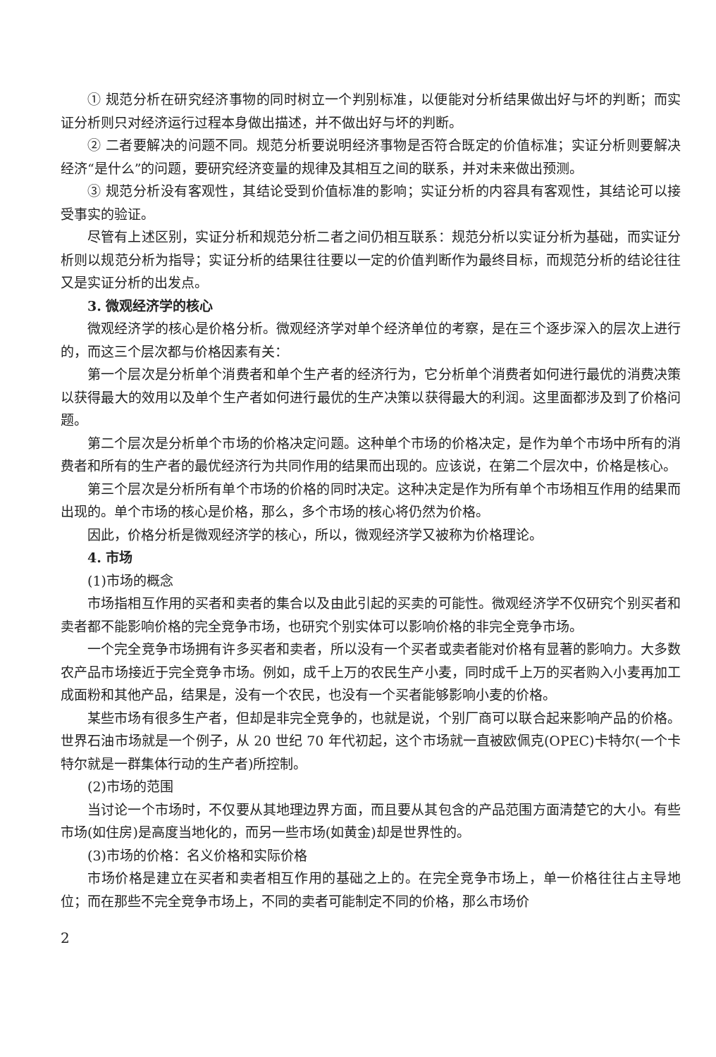① 规范分析在研究经济事物的同时树立一个判别标准，以便能对分析结果做出好与坏的判断；而实证分析则只对经济运行过程本身做出描述，并不做出好与坏的判断。
② 二者要解决的问题不同。规范分析要说明经济事物是否符合既定的价值标准；实证分析则要解决经济“是什么”的问题，要研究经济变量的规律及其相互之间的联系，并对未来做出预测。
③ 规范分析没有客观性，其结论受到价值标准的影响；实证分析的内容具有客观性，其结论可以接受事实的验证。
尽管有上述区别，实证分析和规范分析二者之间仍相互联系：规范分析以实证分析为基础，而实证分析则以规范分析为指导；实证分析的结果往往要以一定的价值判断作为最终目标，而规范分析的结论往往又是实证分析的出发点。
3. 微观经济学的核心
微观经济学的核心是价格分析。微观经济学对单个经济单位的考察，是在三个逐步深入的层次上进行的，而这三个层次都与价格因素有关：
第一个层次是分析单个消费者和单个生产者的经济行为，它分析单个消费者如何进行最优的消费决策以获得最大的效用以及单个生产者如何进行最优的生产决策以获得最大的利润。这里面都涉及到了价格问题。
第二个层次是分析单个市场的价格决定问题。这种单个市场的价格决定，是作为单个市场中所有的消费者和所有的生产者的最优经济行为共同作用的结果而出现的。应该说，在第二个层次中，价格是核心。
第三个层次是分析所有单个市场的价格的同时决定。这种决定是作为所有单个市场相互作用的结果而出现的。单个市场的核心是价格，那么，多个市场的核心将仍然为价格。
因此，价格分析是微观经济学的核心，所以，微观经济学又被称为价格理论。
4. 市场
(1)市场的概念
市场指相互作用的买者和卖者的集合以及由此引起的买卖的可能性。微观经济学不仅研究个别买者和卖者都不能影响价格的完全竞争市场，也研究个别实体可以影响价格的非完全竞争市场。
一个完全竞争市场拥有许多买者和卖者，所以没有一个买者或卖者能对价格有显著的影响力。大多数农产品市场接近于完全竞争市场。例如，成千上万的农民生产小麦，同时成千上万的买者购入小麦再加工成面粉和其他产品，结果是，没有一个农民，也没有一个买者能够影响小麦的价格。
某些市场有很多生产者，但却是非完全竞争的，也就是说，个别厂商可以联合起来影响产品的价格。世界石油市场就是一个例子，从 20 世纪 70 年代初起，这个市场就一直被欧佩克(OPEC)卡特尔(一个卡特尔就是一群集体行动的生产者)所控制。
(2)市场的范围
当讨论一个市场时，不仅要从其地理边界方面，而且要从其包含的产品范围方面清楚它的大小。有些市场(如住房)是高度当地化的，而另一些市场(如黄金)却是世界性的。
(3)市场的价格：名义价格和实际价格
市场价格是建立在买者和卖者相互作用的基础之上的。在完全竞争市场上，单一价格往往占主导地位；而在那些不完全竞争市场上，不同的卖者可能制定不同的价格，那么市场价
2